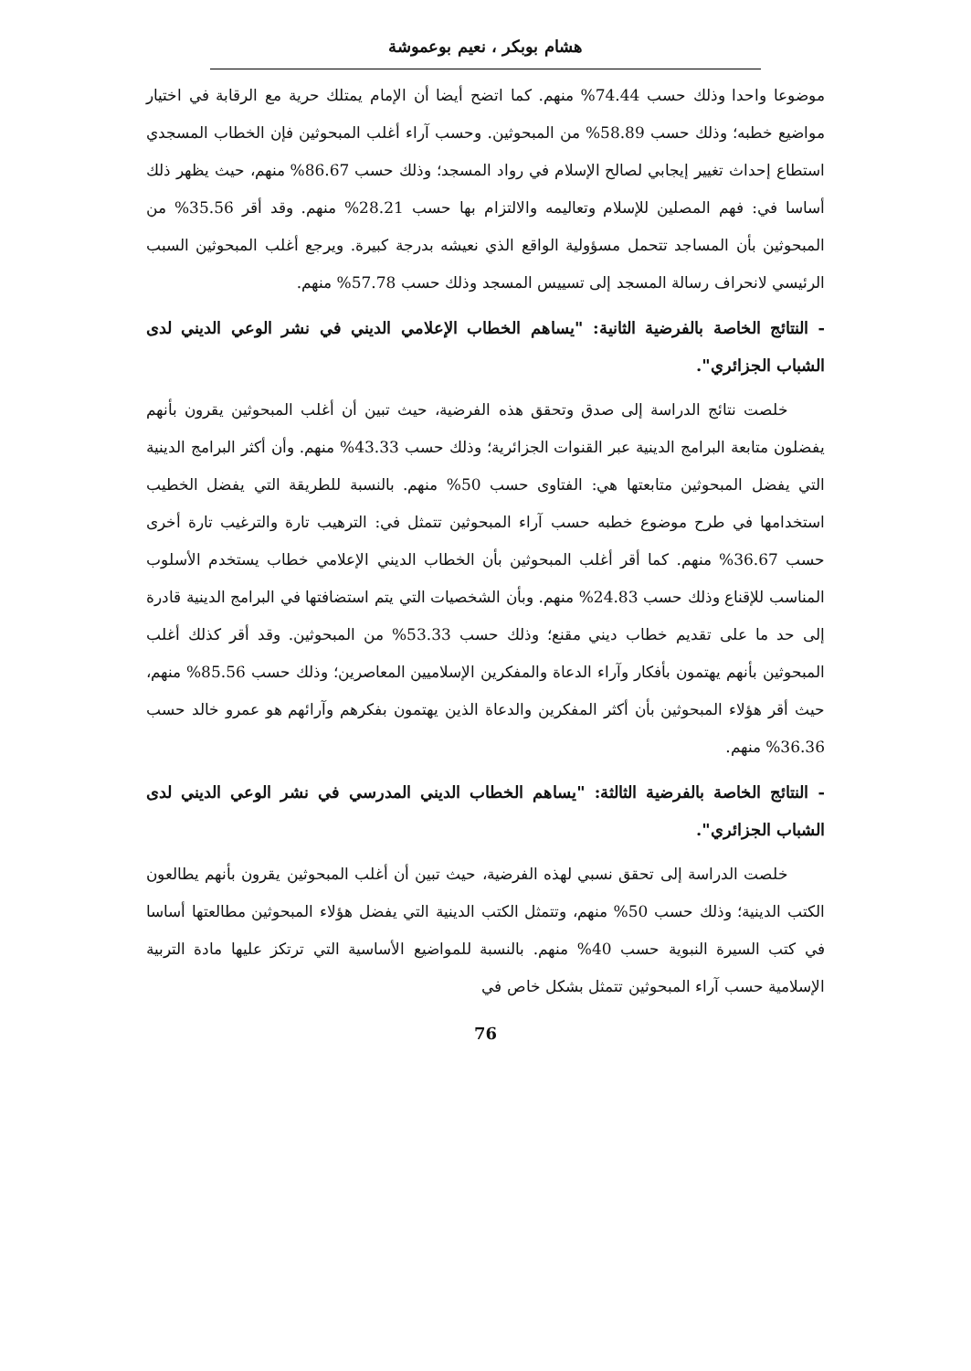هشام بوبكر ، نعيم بوعموشة
موضوعا واحدا وذلك حسب 74.44% منهم. كما اتضح أيضا أن الإمام يمتلك حرية مع الرقابة في اختيار مواضيع خطبه؛ وذلك حسب 58.89% من المبحوثين. وحسب آراء أغلب المبحوثين فإن الخطاب المسجدي استطاع إحداث تغيير إيجابي لصالح الإسلام في رواد المسجد؛ وذلك حسب 86.67% منهم، حيث يظهر ذلك أساسا في: فهم المصلين للإسلام وتعاليمه والالتزام بها حسب 28.21% منهم. وقد أقر 35.56% من المبحوثين بأن المساجد تتحمل مسؤولية الواقع الذي نعيشه بدرجة كبيرة. ويرجع أغلب المبحوثين السبب الرئيسي لانحراف رسالة المسجد إلى تسييس المسجد وذلك حسب 57.78% منهم.
- النتائج الخاصة بالفرضية الثانية: "يساهم الخطاب الإعلامي الديني في نشر الوعي الديني لدى الشباب الجزائري".
خلصت نتائج الدراسة إلى صدق وتحقق هذه الفرضية، حيث تبين أن أغلب المبحوثين يقرون بأنهم يفضلون متابعة البرامج الدينية عبر القنوات الجزائرية؛ وذلك حسب 43.33% منهم. وأن أكثر البرامج الدينية التي يفضل المبحوثين متابعتها هي: الفتاوى حسب 50% منهم. بالنسبة للطريقة التي يفضل الخطيب استخدامها في طرح موضوع خطبه حسب آراء المبحوثين تتمثل في: الترهيب تارة والترغيب تارة أخرى حسب 36.67% منهم. كما أقر أغلب المبحوثين بأن الخطاب الديني الإعلامي خطاب يستخدم الأسلوب المناسب للإقناع وذلك حسب 24.83% منهم. وبأن الشخصيات التي يتم استضافتها في البرامج الدينية قادرة إلى حد ما على تقديم خطاب ديني مقنع؛ وذلك حسب 53.33% من المبحوثين. وقد أقر كذلك أغلب المبحوثين بأنهم يهتمون بأفكار وآراء الدعاة والمفكرين الإسلاميين المعاصرين؛ وذلك حسب 85.56% منهم، حيث أقر هؤلاء المبحوثين بأن أكثر المفكرين والدعاة الذين يهتمون بفكرهم وآرائهم هو عمرو خالد حسب 36.36% منهم.
- النتائج الخاصة بالفرضية الثالثة: "يساهم الخطاب الديني المدرسي في نشر الوعي الديني لدى الشباب الجزائري".
خلصت الدراسة إلى تحقق نسبي لهذه الفرضية، حيث تبين أن أغلب المبحوثين يقرون بأنهم يطالعون الكتب الدينية؛ وذلك حسب 50% منهم، وتتمثل الكتب الدينية التي يفضل هؤلاء المبحوثين مطالعتها أساسا في كتب السيرة النبوية حسب 40% منهم. بالنسبة للمواضيع الأساسية التي ترتكز عليها مادة التربية الإسلامية حسب آراء المبحوثين تتمثل بشكل خاص في
76